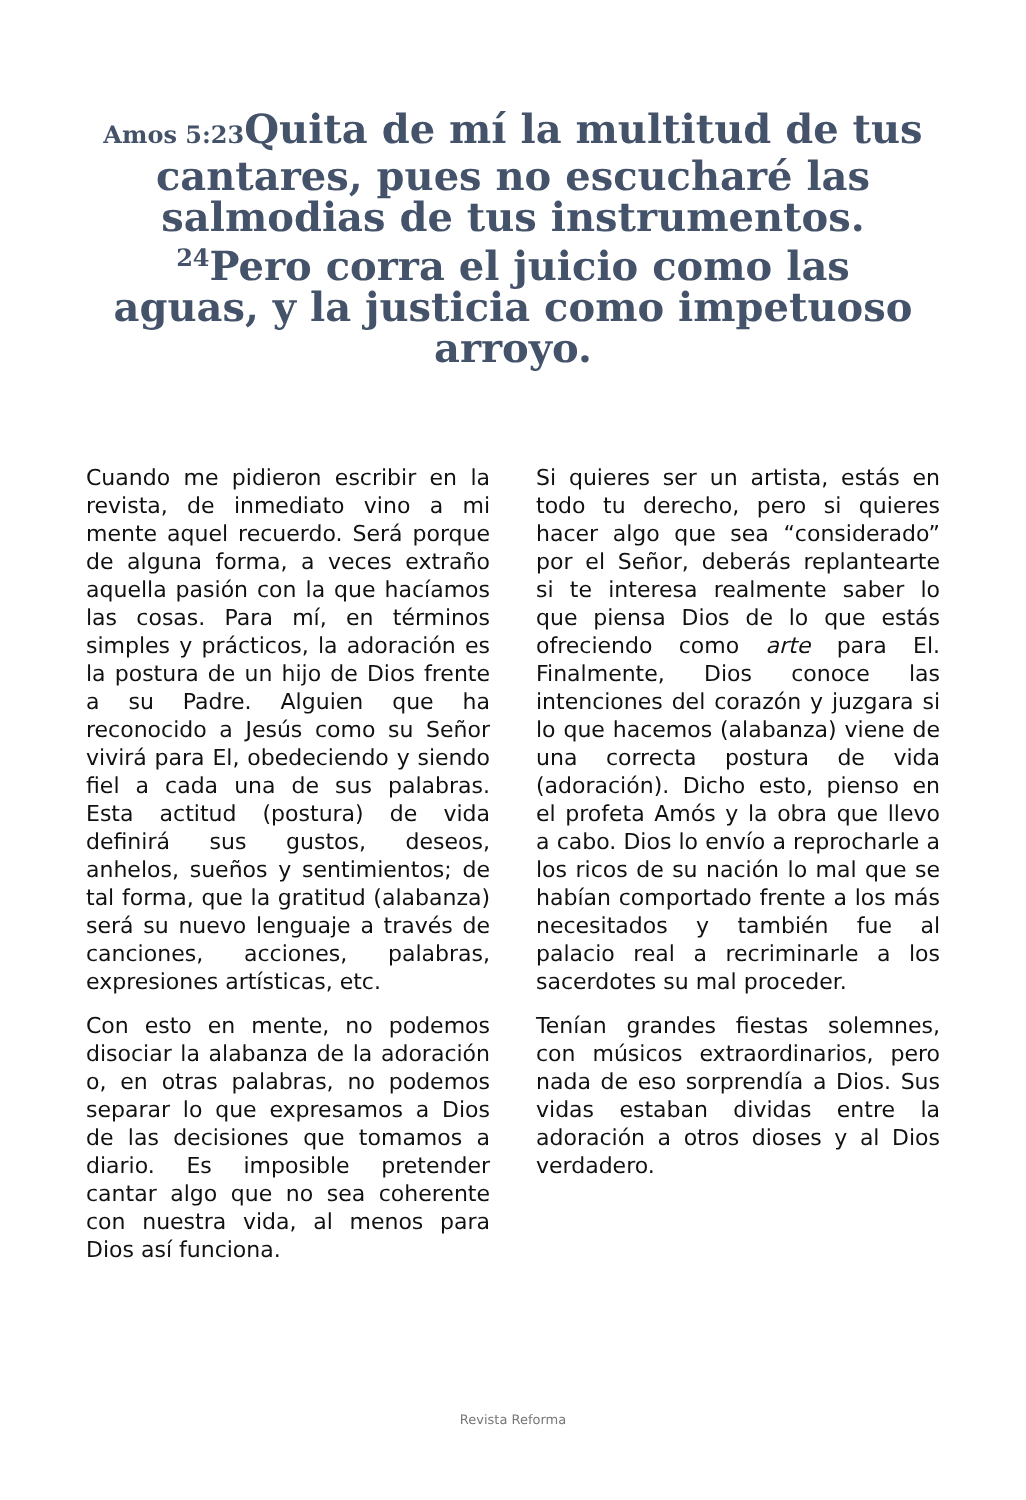Amos 5:23 Quita de mí la multitud de tus cantares, pues no escucharé las salmodias de tus instrumentos. <sup>24</sup>Pero corra el juicio como las aguas, y la justicia como impetuoso arroyo.
Cuando me pidieron escribir en la revista, de inmediato vino a mi mente aquel recuerdo. Será porque de alguna forma, a veces extraño aquella pasión con la que hacíamos las cosas. Para mí, en términos simples y prácticos, la adoración es la postura de un hijo de Dios frente a su Padre. Alguien que ha reconocido a Jesús como su Señor vivirá para El, obedeciendo y siendo fiel a cada una de sus palabras. Esta actitud (postura) de vida definirá sus gustos, deseos, anhelos, sueños y sentimientos; de tal forma, que la gratitud (alabanza) será su nuevo lenguaje a través de canciones, acciones, palabras, expresiones artísticas, etc.
Con esto en mente, no podemos disociar la alabanza de la adoración o, en otras palabras, no podemos separar lo que expresamos a Dios de las decisiones que tomamos a diario. Es imposible pretender cantar algo que no sea coherente con nuestra vida, al menos para Dios así funciona.
Si quieres ser un artista, estás en todo tu derecho, pero si quieres hacer algo que sea “considerado” por el Señor, deberás replantearte si te interesa realmente saber lo que piensa Dios de lo que estás ofreciendo como arte para El. Finalmente, Dios conoce las intenciones del corazón y juzgara si lo que hacemos (alabanza) viene de una correcta postura de vida (adoración). Dicho esto, pienso en el profeta Amós y la obra que llevo a cabo. Dios lo envío a reprocharle a los ricos de su nación lo mal que se habían comportado frente a los más necesitados y también fue al palacio real a recriminarle a los sacerdotes su mal proceder.
Tenían grandes fiestas solemnes, con músicos extraordinarios, pero nada de eso sorprendía a Dios. Sus vidas estaban dividas entre la adoración a otros dioses y al Dios verdadero.
Revista Reforma